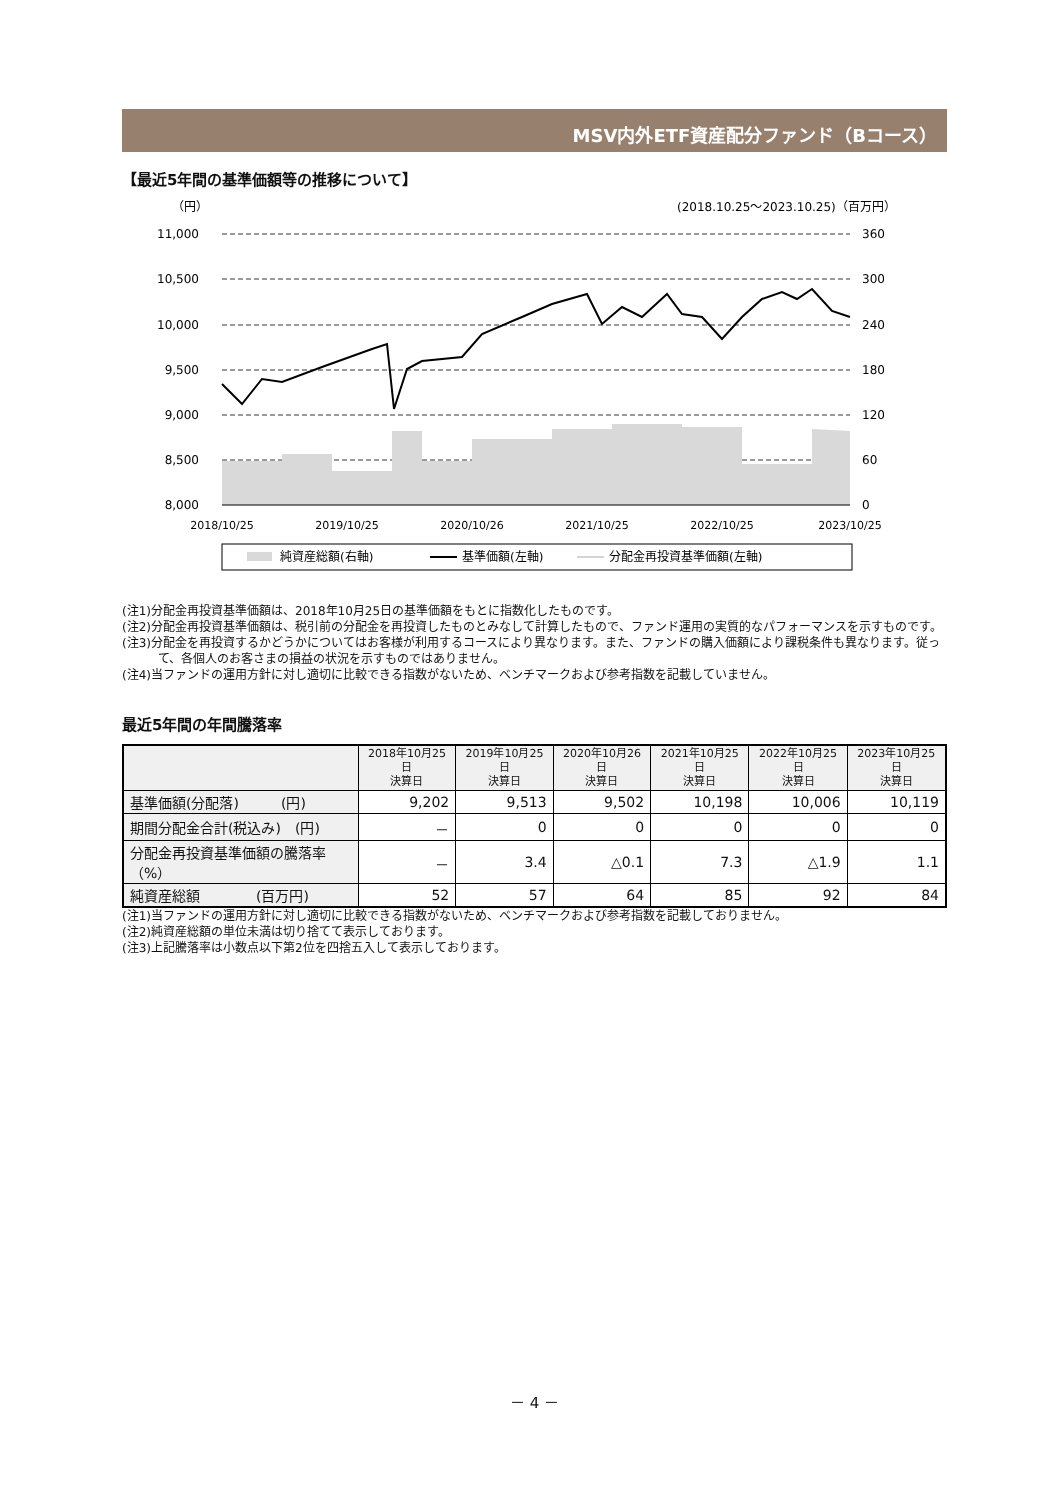MSV内外ETF資産配分ファンド（Bコース）
【最近5年間の基準価額等の推移について】
（円）
(2018.10.25～2023.10.25)（百万円）
11,000
10,500
10,000
9,500
9,000
8,500
8,000
360
300
240
180
120
60
0
2018/10/25
2019/10/25
2020/10/26
2021/10/25
2022/10/25
2023/10/25
純資産総額(右軸)
基準価額(左軸)
分配金再投資基準価額(左軸)
(注1)分配金再投資基準価額は、2018年10月25日の基準価額をもとに指数化したものです。
(注2)分配金再投資基準価額は、税引前の分配金を再投資したものとみなして計算したもので、ファンド運用の実質的なパフォーマンスを示すものです。
(注3)分配金を再投資するかどうかについてはお客様が利用するコースにより異なります。また、ファンドの購入価額により課税条件も異なります。従って、各個人のお客さまの損益の状況を示すものではありません。
(注4)当ファンドの運用方針に対し適切に比較できる指数がないため、ベンチマークおよび参考指数を記載していません。
最近5年間の年間騰落率
| | 2018年10月25日 決算日 | 2019年10月25日 決算日 | 2020年10月26日 決算日 | 2021年10月25日 決算日 | 2022年10月25日 決算日 | 2023年10月25日 決算日 |
| --- | --- | --- | --- | --- | --- | --- |
| 基準価額(分配落) (円) | 9,202 | 9,513 | 9,502 | 10,198 | 10,006 | 10,119 |
| 期間分配金合計(税込み) (円) | － | 0 | 0 | 0 | 0 | 0 |
| 分配金再投資基準価額の騰落率（%） | － | 3.4 | △0.1 | 7.3 | △1.9 | 1.1 |
| 純資産総額 (百万円) | 52 | 57 | 64 | 85 | 92 | 84 |
(注1)当ファンドの運用方針に対し適切に比較できる指数がないため、ベンチマークおよび参考指数を記載しておりません。
(注2)純資産総額の単位未満は切り捨てて表示しております。
(注3)上記騰落率は小数点以下第2位を四捨五入して表示しております。
－ 4 －